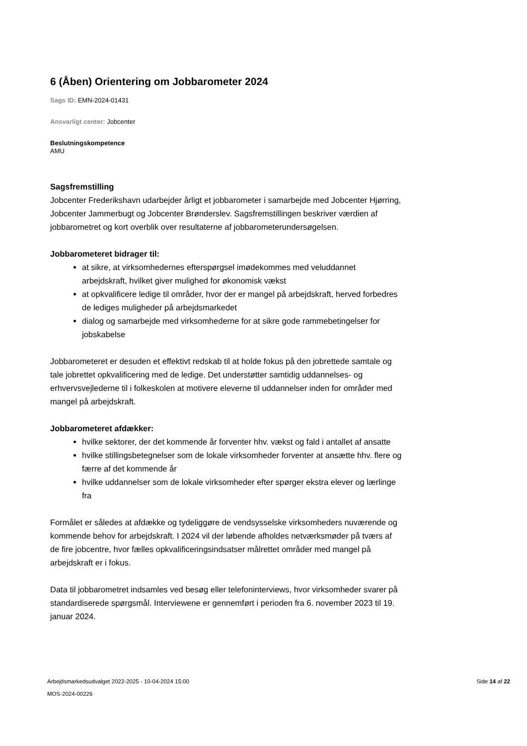6 (Åben) Orientering om Jobbarometer 2024
Sags ID: EMN-2024-01431
Ansvarligt center: Jobcenter
Beslutningskompetence
AMU
Sagsfremstilling
Jobcenter Frederikshavn udarbejder årligt et jobbarometer i samarbejde med Jobcenter Hjørring, Jobcenter Jammerbugt og Jobcenter Brønderslev. Sagsfremstillingen beskriver værdien af jobbarometret og kort overblik over resultaterne af jobbarometerundersøgelsen.
Jobbarometeret bidrager til:
at sikre, at virksomhedernes efterspørgsel imødekommes med veluddannet arbejdskraft, hvilket giver mulighed for økonomisk vækst
at opkvalificere ledige til områder, hvor der er mangel på arbejdskraft, herved forbedres de lediges muligheder på arbejdsmarkedet
dialog og samarbejde med virksomhederne for at sikre gode rammebetingelser for jobskabelse
Jobbarometeret er desuden et effektivt redskab til at holde fokus på den jobrettede samtale og tale jobrettet opkvalificering med de ledige. Det understøtter samtidig uddannelses- og erhvervsvejlederne til i folkeskolen at motivere eleverne til uddannelser inden for områder med mangel på arbejdskraft.
Jobbarometeret afdækker:
hvilke sektorer, der det kommende år forventer hhv. vækst og fald i antallet af ansatte
hvilke stillingsbetegnelser som de lokale virksomheder forventer at ansætte hhv. flere og færre af det kommende år
hvilke uddannelser som de lokale virksomheder efter spørger ekstra elever og lærlinge fra
Formålet er således at afdække og tydeliggøre de vendsysselske virksomheders nuværende og kommende behov for arbejdskraft. I 2024 vil der løbende afholdes netværksmøder på tværs af de fire jobcentre, hvor fælles opkvalificeringsindsatser målrettet områder med mangel på arbejdskraft er i fokus.
Data til jobbarometret indsamles ved besøg eller telefoninterviews, hvor virksomheder svarer på standardiserede spørgsmål. Interviewene er gennemført i perioden fra 6. november 2023 til 19. januar 2024.
Arbejdsmarkedsudvalget 2022-2025 - 10-04-2024 15:00
MOS-2024-00226
Side 14 af 22